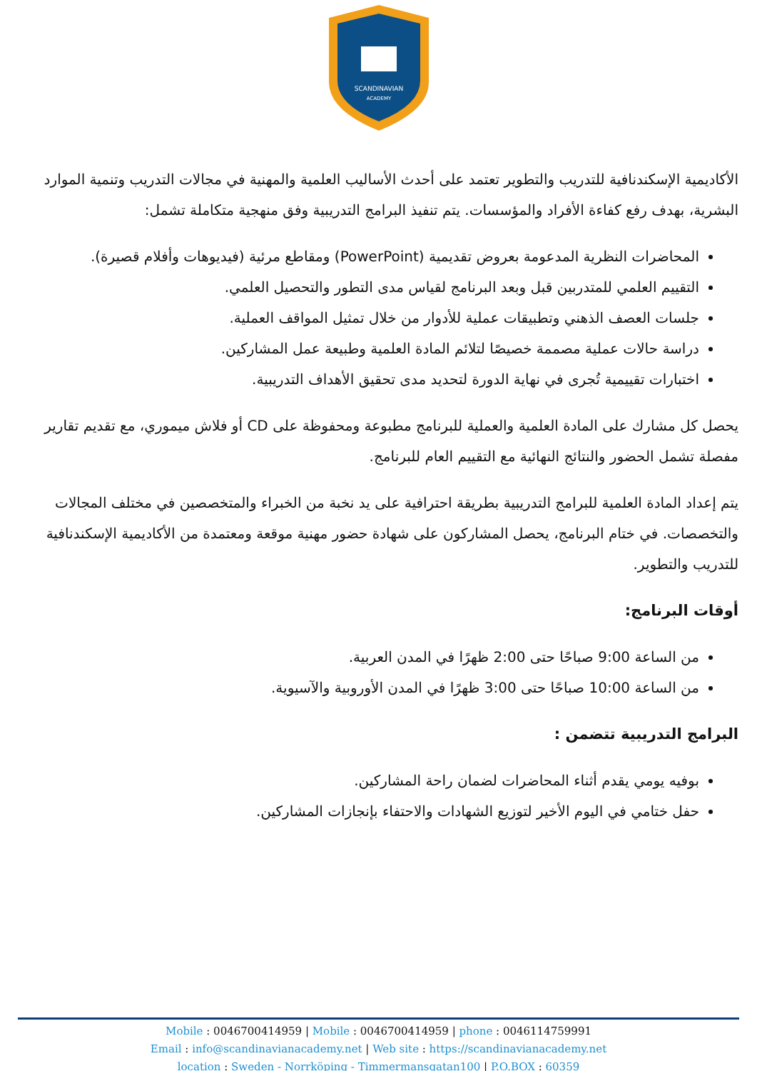SCANDINAVIAN
ACADEMY
الأكاديمية الإسكندنافية للتدريب والتطوير تعتمد على أحدث الأساليب العلمية والمهنية في مجالات التدريب وتنمية الموارد البشرية، بهدف رفع كفاءة الأفراد والمؤسسات. يتم تنفيذ البرامج التدريبية وفق منهجية متكاملة تشمل:
المحاضرات النظرية المدعومة بعروض تقديمية (PowerPoint) ومقاطع مرئية (فيديوهات وأفلام قصيرة).
التقييم العلمي للمتدربين قبل وبعد البرنامج لقياس مدى التطور والتحصيل العلمي.
جلسات العصف الذهني وتطبيقات عملية للأدوار من خلال تمثيل المواقف العملية.
دراسة حالات عملية مصممة خصيصًا لتلائم المادة العلمية وطبيعة عمل المشاركين.
اختبارات تقييمية تُجرى في نهاية الدورة لتحديد مدى تحقيق الأهداف التدريبية.
يحصل كل مشارك على المادة العلمية والعملية للبرنامج مطبوعة ومحفوظة على CD أو فلاش ميموري، مع تقديم تقارير مفصلة تشمل الحضور والنتائج النهائية مع التقييم العام للبرنامج.
يتم إعداد المادة العلمية للبرامج التدريبية بطريقة احترافية على يد نخبة من الخبراء والمتخصصين في مختلف المجالات والتخصصات. في ختام البرنامج، يحصل المشاركون على شهادة حضور مهنية موقعة ومعتمدة من الأكاديمية الإسكندنافية للتدريب والتطوير.
أوقات البرنامج:
من الساعة 9:00 صباحًا حتى 2:00 ظهرًا في المدن العربية.
من الساعة 10:00 صباحًا حتى 3:00 ظهرًا في المدن الأوروبية والآسيوية.
البرامج التدريبية تتضمن :
بوفيه يومي يقدم أثناء المحاضرات لضمان راحة المشاركين.
حفل ختامي في اليوم الأخير لتوزيع الشهادات والاحتفاء بإنجازات المشاركين.
Mobile : 0046700414959 | Mobile : 0046700414959 | phone : 0046114759991
Email : info@scandinavianacademy.net | Web site : https://scandinavianacademy.net
location : Sweden - Norrköping - Timmermansgatan100 | P.O.BOX : 60359